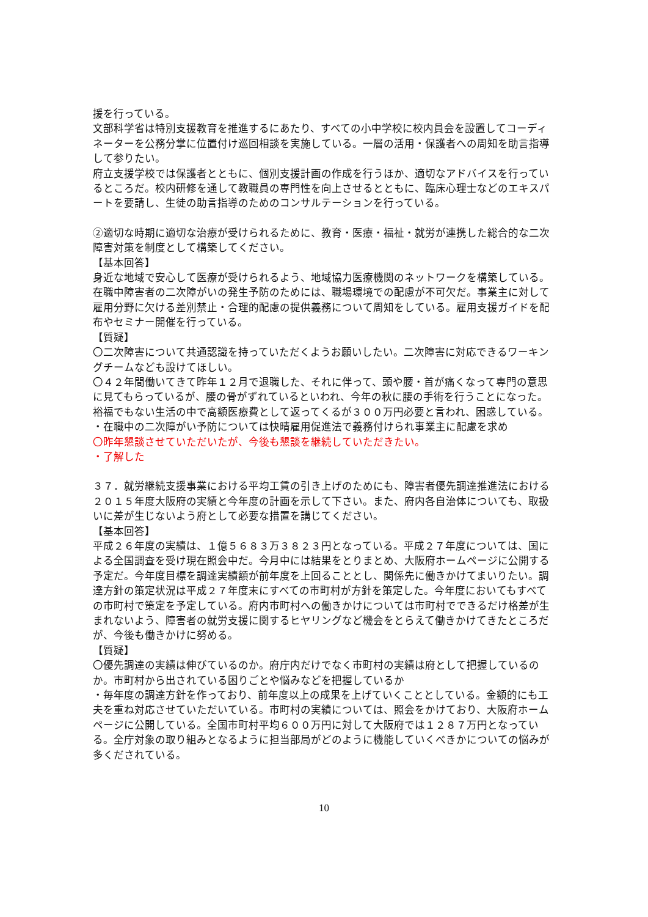援を行っている。
文部科学省は特別支援教育を推進するにあたり、すべての小中学校に校内員会を設置してコーディネーターを公務分掌に位置付け巡回相談を実施している。一層の活用・保護者への周知を助言指導して参りたい。
府立支援学校では保護者とともに、個別支援計画の作成を行うほか、適切なアドバイスを行っているところだ。校内研修を通して教職員の専門性を向上させるとともに、臨床心理士などのエキスパートを要請し、生徒の助言指導のためのコンサルテーションを行っている。
②適切な時期に適切な治療が受けられるために、教育・医療・福祉・就労が連携した総合的な二次障害対策を制度として構築してください。
【基本回答】
身近な地域で安心して医療が受けられるよう、地域協力医療機関のネットワークを構築している。
在職中障害者の二次障がいの発生予防のためには、職場環境での配慮が不可欠だ。事業主に対して雇用分野に欠ける差別禁止・合理的配慮の提供義務について周知をしている。雇用支援ガイドを配布やセミナー開催を行っている。
【質疑】
〇二次障害について共通認識を持っていただくようお願いしたい。二次障害に対応できるワーキングチームなども設けてほしい。
〇４２年間働いてきて昨年１２月で退職した、それに伴って、頭や腰・首が痛くなって専門の意思に見てもらっているが、腰の骨がずれているといわれ、今年の秋に腰の手術を行うことになった。裕福でもない生活の中で高額医療費として返ってくるが３００万円必要と言われ、困惑している。
・在職中の二次障がい予防については快晴雇用促進法で義務付けられ事業主に配慮を求め
〇昨年懇談させていただいたが、今後も懇談を継続していただきたい。
・了解した
３７．就労継続支援事業における平均工賃の引き上げのためにも、障害者優先調達推進法における２０１５年度大阪府の実績と今年度の計画を示して下さい。また、府内各自治体についても、取扱いに差が生じないよう府として必要な措置を講じてください。
【基本回答】
平成２６年度の実績は、１億５６８３万３８２３円となっている。平成２７年度については、国による全国調査を受け現在照会中だ。今月中には結果をとりまとめ、大阪府ホームページに公開する予定だ。今年度目標を調達実績額が前年度を上回ることとし、関係先に働きかけてまいりたい。調達方針の策定状況は平成２７年度末にすべての市町村が方針を策定した。今年度においてもすべての市町村で策定を予定している。府内市町村への働きかけについては市町村でできるだけ格差が生まれないよう、障害者の就労支援に関するヒヤリングなど機会をとらえて働きかけてきたところだが、今後も働きかけに努める。
【質疑】
〇優先調達の実績は伸びているのか。府庁内だけでなく市町村の実績は府として把握しているのか。市町村から出されている困りごとや悩みなどを把握しているか
・毎年度の調達方針を作っており、前年度以上の成果を上げていくこととしている。金額的にも工夫を重ね対応させていただいている。市町村の実績については、照会をかけており、大阪府ホームページに公開している。全国市町村平均６００万円に対して大阪府では１２８７万円となっている。全庁対象の取り組みとなるように担当部局がどのように機能していくべきかについての悩みが多くだされている。
10